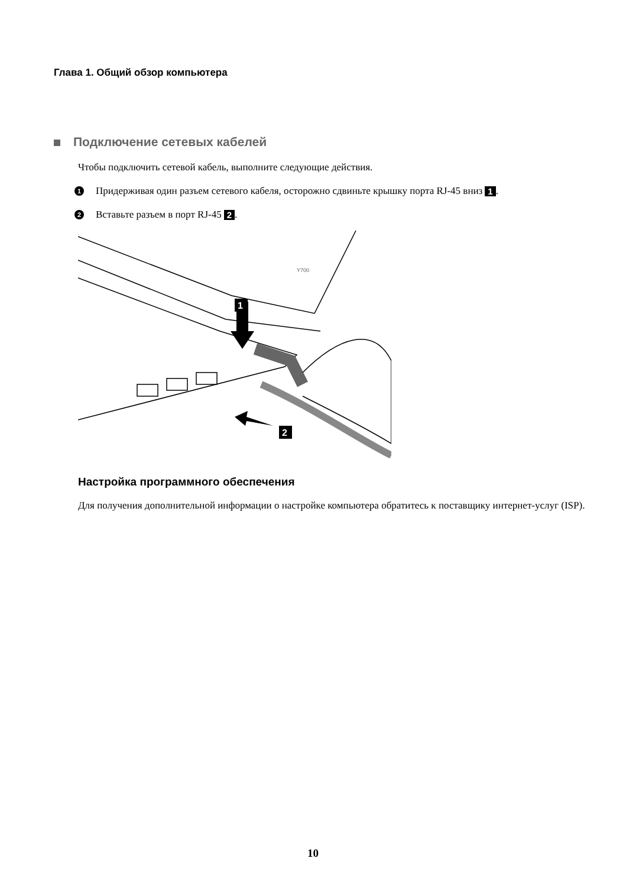Глава 1. Общий обзор компьютера
Подключение сетевых кабелей
Чтобы подключить сетевой кабель, выполните следующие действия.
1 Придерживая один разъем сетевого кабеля, осторожно сдвиньте крышку порта RJ-45 вниз 1.
2 Вставьте разъем в порт RJ-45 2.
1
2
Y700
Настройка программного обеспечения
Для получения дополнительной информации о настройке компьютера обратитесь к поставщику интернет-услуг (ISP).
10